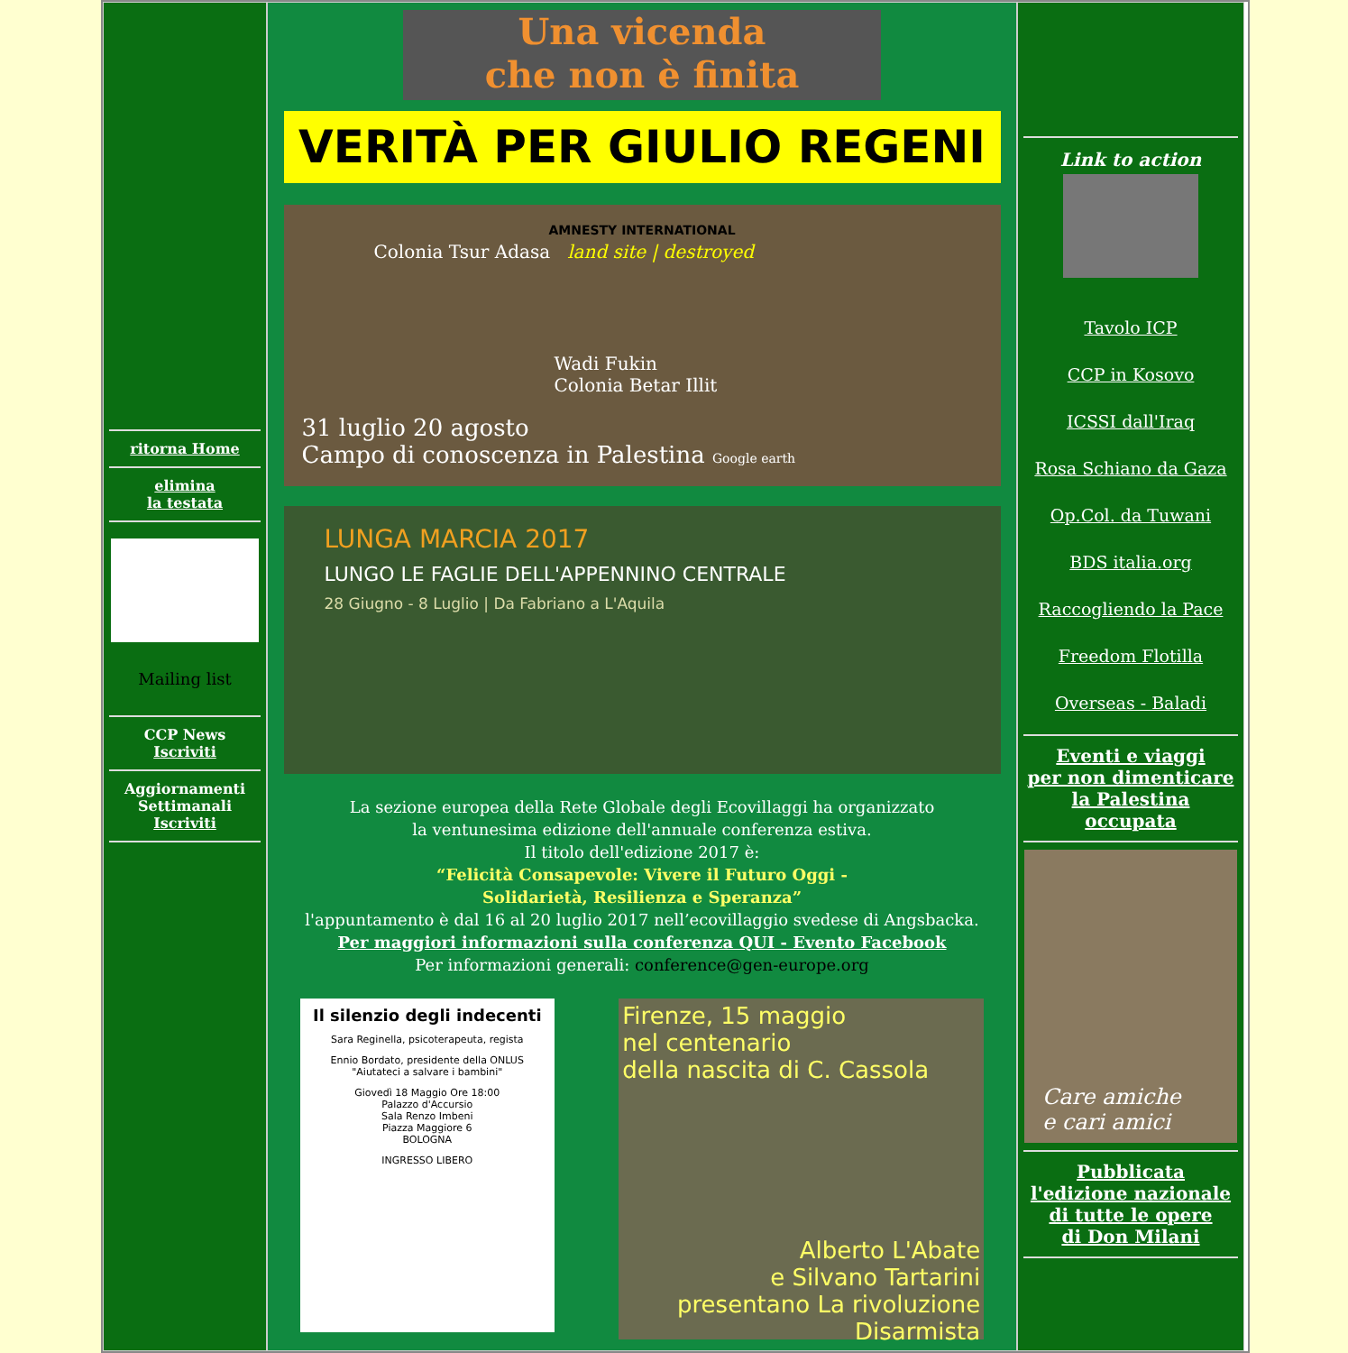ritorna Home
elimina
la testata
Mailing list
CCP News
Iscriviti
Aggiornamenti
Settimanali
Iscriviti
Una vicenda
che non è finita
VERITÀ PER GIULIO REGENI AMNESTY INTERNATIONAL
Colonia Tsur Adasa land site | destroyed
Wadi Fukin Colonia Betar Illit
31 luglio 20 agosto
Campo di conoscenza in Palestina Google earth
LUNGA MARCIA 2017
LUNGO LE FAGLIE DELL'APPENNINO CENTRALE
28 Giugno - 8 Luglio | Da Fabriano a L'Aquila
La sezione europea della Rete Globale degli Ecovillaggi ha organizzato
la ventunesima edizione dell'annuale conferenza estiva.
Il titolo dell'edizione 2017 è:
“Felicità Consapevole: Vivere il Futuro Oggi -
Solidarietà, Resilienza e Speranza”
l'appuntamento è dal 16 al 20 luglio 2017 nell’ecovillaggio svedese di Angsbacka.
Per maggiori informazioni sulla conferenza QUI - Evento Facebook
Per informazioni generali: conference@gen-europe.org
Il silenzio degli indecenti
Sara Reginella, psicoterapeuta, regista
Ennio Bordato, presidente della ONLUS "Aiutateci a salvare i bambini"
Giovedì 18 Maggio Ore 18:00
Palazzo d'Accursio
Sala Renzo Imbeni
Piazza Maggiore 6
BOLOGNA
INGRESSO LIBERO
Firenze, 15 maggio
nel centenario
della nascita di C. Cassola
Alberto L'Abate
e Silvano Tartarini
presentano La rivoluzione
Disarmista
Link to action
Tavolo ICP
CCP in Kosovo
ICSSI dall'Iraq
Rosa Schiano da Gaza
Op.Col. da Tuwani
BDS italia.org
Raccogliendo la Pace
Freedom Flotilla
Overseas - Baladi
Eventi e viaggi
per non dimenticare
la Palestina
occupata
Care amiche
e cari amici
Pubblicata
l'edizione nazionale
di tutte le opere
di Don Milani